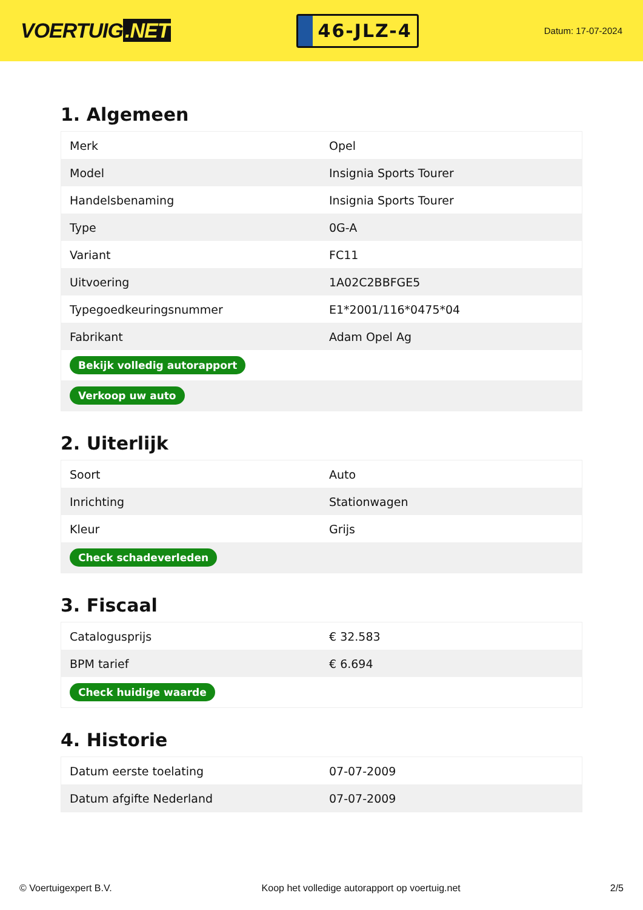VOERTUIG.NET
46-JLZ-4
Datum: 17-07-2024
1. Algemeen
| Merk | Opel |
| Model | Insignia Sports Tourer |
| Handelsbenaming | Insignia Sports Tourer |
| Type | 0G-A |
| Variant | FC11 |
| Uitvoering | 1A02C2BBFGE5 |
| Typegoedkeuringsnummer | E1*2001/116*0475*04 |
| Fabrikant | Adam Opel Ag |
| Bekijk volledig autorapport | |
| Verkoop uw auto | |
2. Uiterlijk
| Soort | Auto |
| Inrichting | Stationwagen |
| Kleur | Grijs |
| Check schadeverleden | |
3. Fiscaal
| Catalogusprijs | € 32.583 |
| BPM tarief | € 6.694 |
| Check huidige waarde | |
4. Historie
| Datum eerste toelating | 07-07-2009 |
| Datum afgifte Nederland | 07-07-2009 |
© Voertuigexpert B.V. Koop het volledige autorapport op voertuig.net 2/5